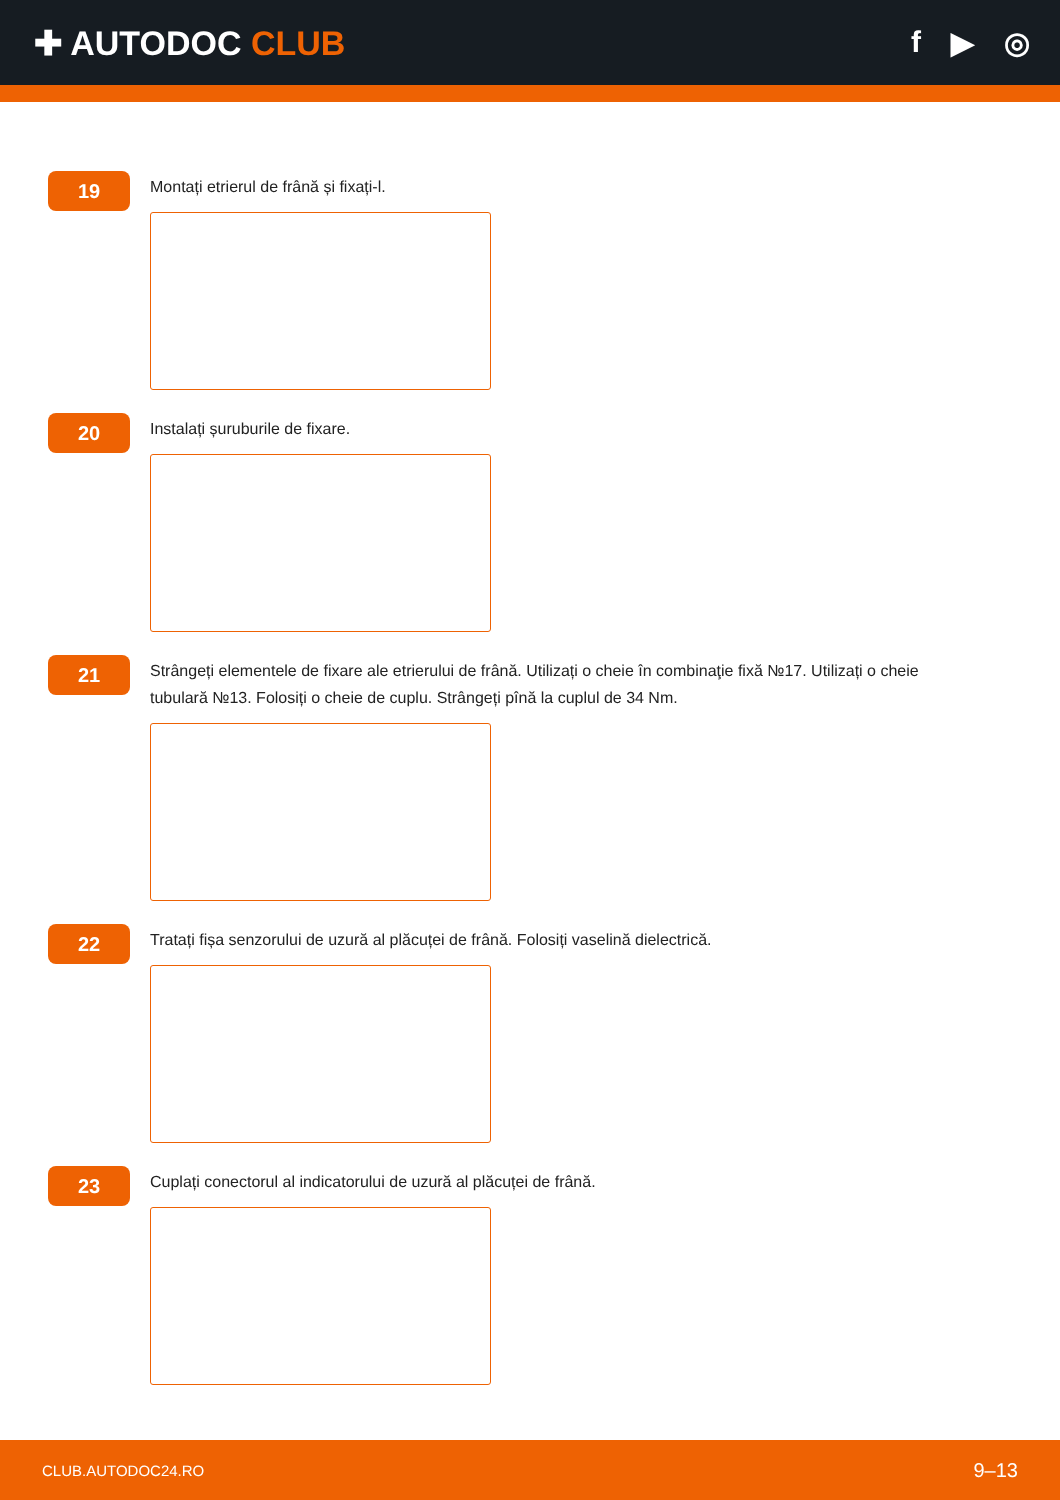✚ AUTODOC CLUB f ▶ ◎
19
Montați etrierul de frână și fixați-l.
20
Instalați șuruburile de fixare.
21
Strângeți elementele de fixare ale etrierului de frână. Utilizați o cheie în combinaţie fixă №17. Utilizați o cheie tubulară №13. Folosiți o cheie de cuplu. Strângeți pînă la cuplul de 34 Nm.
22
Tratați fișa senzorului de uzură al plăcuței de frână. Folosiți vaselină dielectrică.
23
Cuplați conectorul al indicatorului de uzură al plăcuței de frână.
CLUB.AUTODOC24.RO 9–13